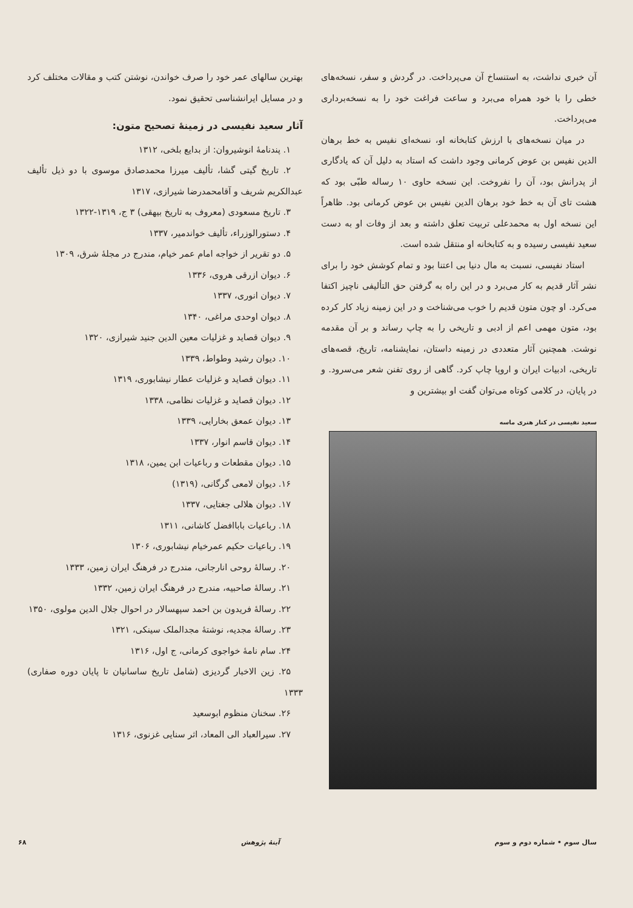آن خبری نداشت، به استنساخ آن می‌پرداخت. در گردش و سفر، نسخه‌های خطی را با خود همراه می‌برد و ساعت فراغت خود را به نسخه‌برداری می‌پرداخت.
در میان نسخه‌های با ارزش کتابخانه او، نسخه‌ای نفیس به خط برهان الدین نفیس بن عوض کرمانی وجود داشت که استاد به دلیل آن که یادگاری از پدرانش بود، آن را نفروخت. این نسخه حاوی ۱۰ رساله طبّی بود که هشت تای آن به خط خود برهان الدین نفیس بن عوض کرمانی بود. ظاهراً این نسخه اول به محمدعلی تربیت تعلق داشته و بعد از وفات او به دست سعید نفیسی رسیده و به کتابخانه او منتقل شده است.
استاد نفیسی، نسبت به مال دنیا بی اعتنا بود و تمام کوشش خود را برای نشر آثار قدیم به کار می‌برد و در این راه به گرفتن حق التألیفی ناچیز اکتفا می‌کرد. او چون متون قدیم را خوب می‌شناخت و در این زمینه زیاد کار کرده بود، متون مهمی اعم از ادبی و تاریخی را به چاپ رساند و بر آن مقدمه نوشت. همچنین آثار متعددی در زمینه داستان، نمایشنامه، تاریخ، قصه‌های تاریخی، ادبیات ایران و اروپا چاپ کرد. گاهی از روی تفنن شعر می‌سرود. و در پایان، در کلامی کوتاه می‌توان گفت او بیشترین و
سعید نفیسی در کنار هنری ماسه
بهترین سالهای عمر خود را صرف خواندن، نوشتن کتب و مقالات مختلف کرد و در مسایل ایرانشناسی تحقیق نمود.
آثار سعید نفیسی در زمینهٔ تصحیح متون:
۱. پندنامهٔ انوشیروان: از بدایع بلخی، ۱۳۱۲
۲. تاریخ گیتی گشا، تألیف میرزا محمدصادق موسوی با دو ذیل تألیف عبدالکریم شریف و آقامحمدرضا شیرازی، ۱۳۱۷
۳. تاریخ مسعودی (معروف به تاریخ بیهقی) ۳ ج، ۱۳۱۹-۱۳۲۲
۴. دستورالوزراء، تألیف خواندمیر، ۱۳۳۷
۵. دو تقریر از خواجه امام عمر خیام، مندرج در مجلهٔ شرق، ۱۳۰۹
۶. دیوان ازرقی هروی، ۱۳۳۶
۷. دیوان انوری، ۱۳۳۷
۸. دیوان اوحدی مراغی، ۱۳۴۰
۹. دیوان قصاید و غزلیات معین الدین جنید شیرازی، ۱۳۲۰
۱۰. دیوان رشید وطواط، ۱۳۳۹
۱۱. دیوان قصاید و غزلیات عطار نیشابوری، ۱۳۱۹
۱۲. دیوان قصاید و غزلیات نظامی، ۱۳۳۸
۱۳. دیوان عمعق بخارایی، ۱۳۳۹
۱۴. دیوان قاسم انوار، ۱۳۳۷
۱۵. دیوان مقطعات و رباعیات ابن یمین، ۱۳۱۸
۱۶. دیوان لامعی گرگانی، (۱۳۱۹)
۱۷. دیوان هلالی جغتایی، ۱۳۳۷
۱۸. رباعیات باباافضل کاشانی، ۱۳۱۱
۱۹. رباعیات حکیم عمرخیام نیشابوری، ۱۳۰۶
۲۰. رسالهٔ روحی انارجانی، مندرج در فرهنگ ایران زمین، ۱۳۳۳
۲۱. رسالهٔ صاحبیه، مندرج در فرهنگ ایران زمین، ۱۳۳۲
۲۲. رسالهٔ فریدون بن احمد سپهسالار در احوال جلال الدین مولوی، ۱۳۵۰
۲۳. رسالهٔ مجدیه، نوشتهٔ مجدالملک سینکی، ۱۳۲۱
۲۴. سام نامهٔ خواجوی کرمانی، ج اول، ۱۳۱۶
۲۵. زین الاخبار گردیزی (شامل تاریخ ساسانیان تا پایان دوره صفاری) ۱۳۳۳
۲۶. سخنان منظوم ابوسعید
۲۷. سیرالعباد الی المعاد، اثر سنایی غزنوی، ۱۳۱۶
سال سوم • شماره دوم و سوم آینهٔ پژوهش ۶۸